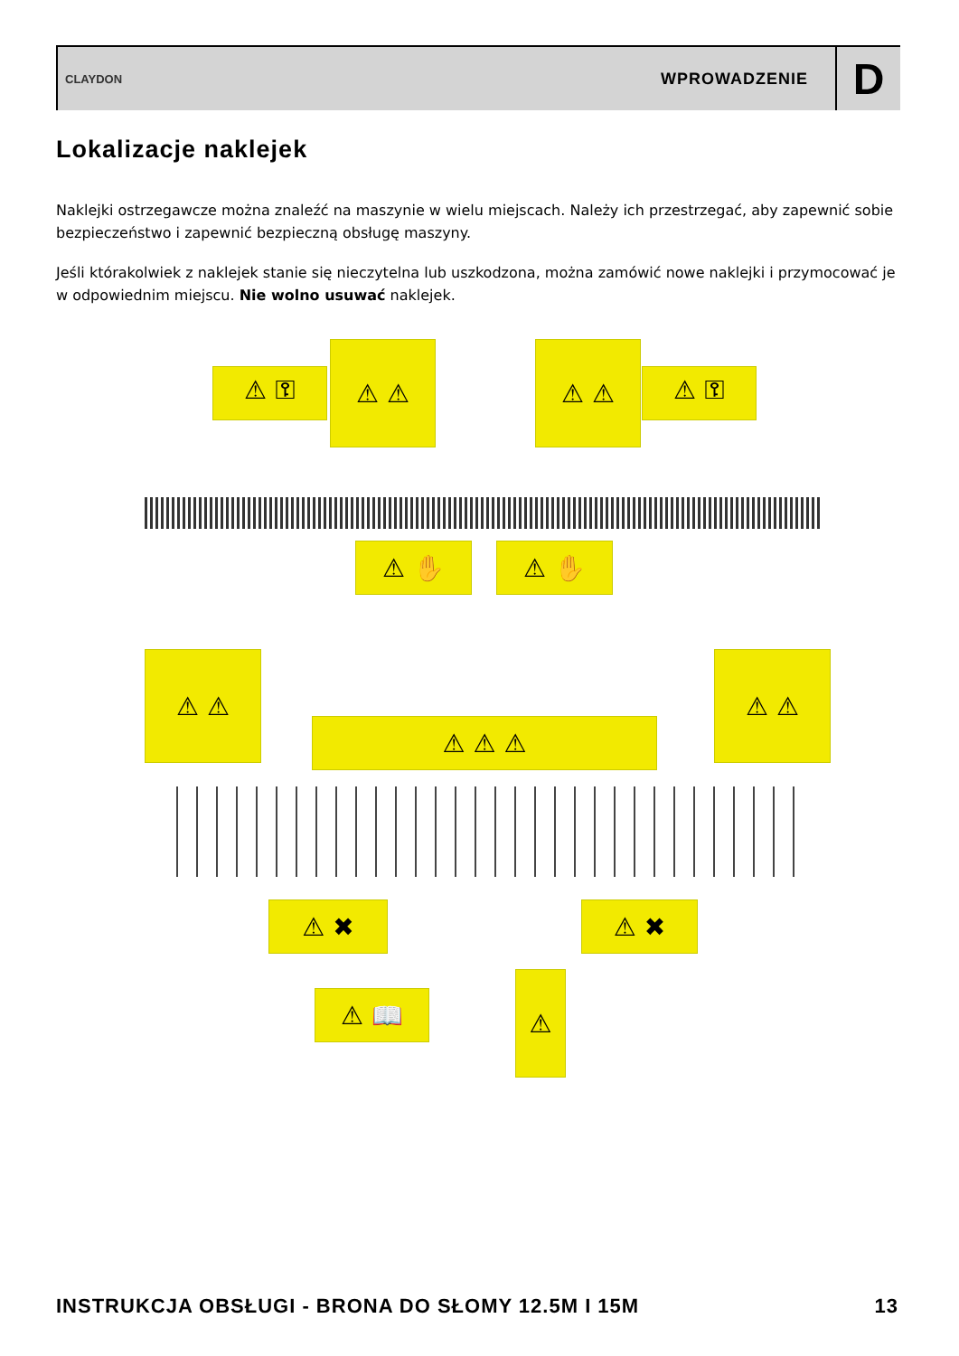CLAYDON WPROWADZENIE D
Lokalizacje naklejek
Naklejki ostrzegawcze można znaleźć na maszynie w wielu miejscach. Należy ich przestrzegać, aby zapewnić sobie bezpieczeństwo i zapewnić bezpieczną obsługę maszyny.
Jeśli którakolwiek z naklejek stanie się nieczytelna lub uszkodzona, można zamówić nowe naklejki i przymocować je w odpowiednim miejscu. Nie wolno usuwać naklejek.
⚠ ⚿
⚠ ⚠ ⚠ ⚠
⚠ ⚿
⚠ ✋ ⚠ ✋
⚠ ⚠
⚠ ⚠ ⚠
⚠ ⚠
⚠ ✖ ⚠ ✖
⚠ 📖
⚠
INSTRUKCJA OBSŁUGI - BRONA DO SŁOMY 12.5M I 15M 13